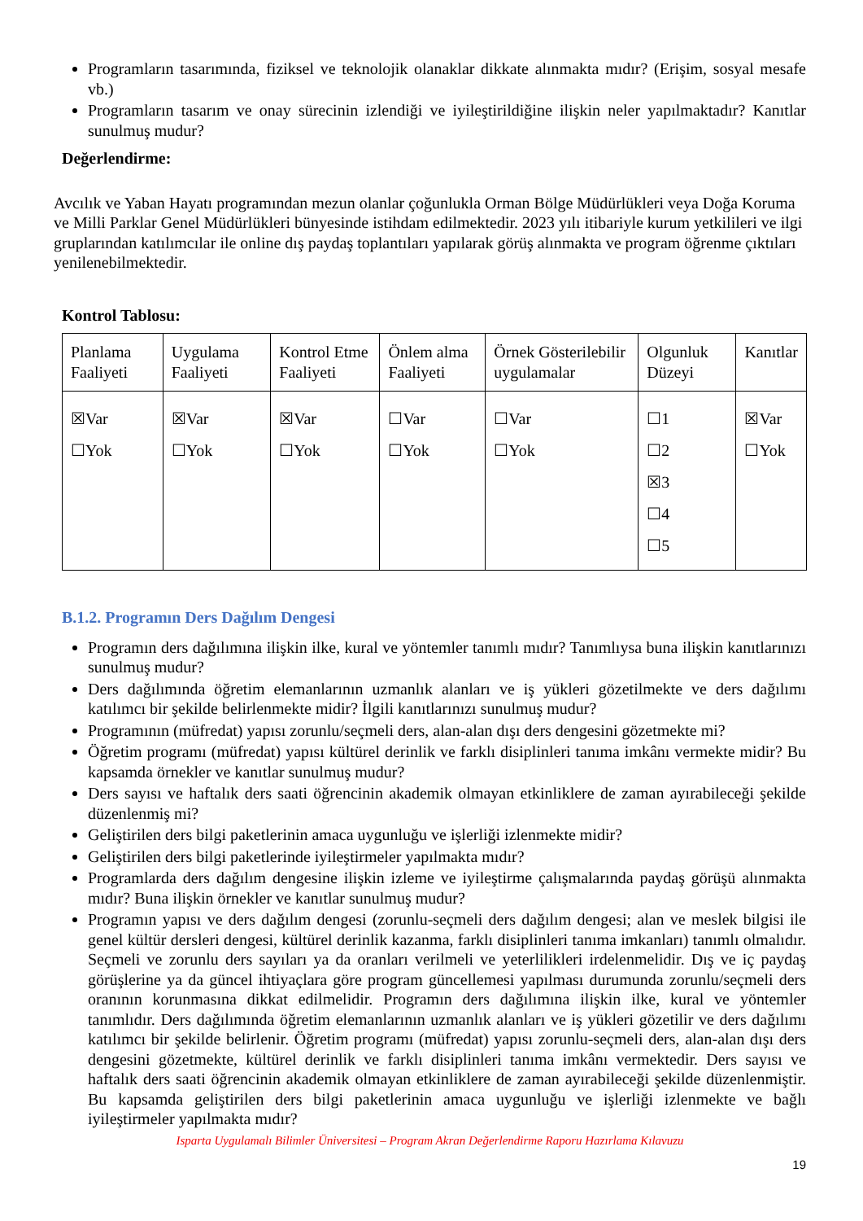Programların tasarımında, fiziksel ve teknolojik olanaklar dikkate alınmakta mıdır? (Erişim, sosyal mesafe vb.)
Programların tasarım ve onay sürecinin izlendiği ve iyileştirildiğine ilişkin neler yapılmaktadır? Kanıtlar sunulmuş mudur?
Değerlendirme:
Avcılık ve Yaban Hayatı programından mezun olanlar çoğunlukla Orman Bölge Müdürlükleri veya Doğa Koruma ve Milli Parklar Genel Müdürlükleri bünyesinde istihdam edilmektedir. 2023 yılı itibariyle kurum yetkilileri ve ilgi gruplarından katılımcılar ile online dış paydaş toplantıları yapılarak görüş alınmakta ve program öğrenme çıktıları yenilenebilmektedir.
Kontrol Tablosu:
| Planlama Faaliyeti | Uygulama Faaliyeti | Kontrol Etme Faaliyeti | Önlem alma Faaliyeti | Örnek Gösterilebilir uygulamalar | Olgunluk Düzeyi | Kanıtlar |
| ☒Var ☐Yok | ☒Var ☐Yok | ☒Var ☐Yok | ☐Var ☐Yok | ☐Var ☐Yok | ☐1 ☐2 ☒3 ☐4 ☐5 | ☒Var ☐Yok |
B.1.2. Programın Ders Dağılım Dengesi
Programın ders dağılımına ilişkin ilke, kural ve yöntemler tanımlı mıdır? Tanımlıysa buna ilişkin kanıtlarınızı sunulmuş mudur?
Ders dağılımında öğretim elemanlarının uzmanlık alanları ve iş yükleri gözetilmekte ve ders dağılımı katılımcı bir şekilde belirlenmekte midir? İlgili kanıtlarınızı sunulmuş mudur?
Programının (müfredat) yapısı zorunlu/seçmeli ders, alan-alan dışı ders dengesini gözetmekte mi?
Öğretim programı (müfredat) yapısı kültürel derinlik ve farklı disiplinleri tanıma imkânı vermekte midir? Bu kapsamda örnekler ve kanıtlar sunulmuş mudur?
Ders sayısı ve haftalık ders saati öğrencinin akademik olmayan etkinliklere de zaman ayırabileceği şekilde düzenlenmiş mi?
Geliştirilen ders bilgi paketlerinin amaca uygunluğu ve işlerliği izlenmekte midir?
Geliştirilen ders bilgi paketlerinde iyileştirmeler yapılmakta mıdır?
Programlarda ders dağılım dengesine ilişkin izleme ve iyileştirme çalışmalarında paydaş görüşü alınmakta mıdır? Buna ilişkin örnekler ve kanıtlar sunulmuş mudur?
Programın yapısı ve ders dağılım dengesi (zorunlu-seçmeli ders dağılım dengesi; alan ve meslek bilgisi ile genel kültür dersleri dengesi, kültürel derinlik kazanma, farklı disiplinleri tanıma imkanları) tanımlı olmalıdır. Seçmeli ve zorunlu ders sayıları ya da oranları verilmeli ve yeterlilikleri irdelenmelidir. Dış ve iç paydaş görüşlerine ya da güncel ihtiyaçlara göre program güncellemesi yapılması durumunda zorunlu/seçmeli ders oranının korunmasına dikkat edilmelidir. Programın ders dağılımına ilişkin ilke, kural ve yöntemler tanımlıdır. Ders dağılımında öğretim elemanlarının uzmanlık alanları ve iş yükleri gözetilir ve ders dağılımı katılımcı bir şekilde belirlenir. Öğretim programı (müfredat) yapısı zorunlu-seçmeli ders, alan-alan dışı ders dengesini gözetmekte, kültürel derinlik ve farklı disiplinleri tanıma imkânı vermektedir. Ders sayısı ve haftalık ders saati öğrencinin akademik olmayan etkinliklere de zaman ayırabileceği şekilde düzenlenmiştir. Bu kapsamda geliştirilen ders bilgi paketlerinin amaca uygunluğu ve işlerliği izlenmekte ve bağlı iyileştirmeler yapılmakta mıdır?
Isparta Uygulamalı Bilimler Üniversitesi – Program Akran Değerlendirme Raporu Hazırlama Kılavuzu
19